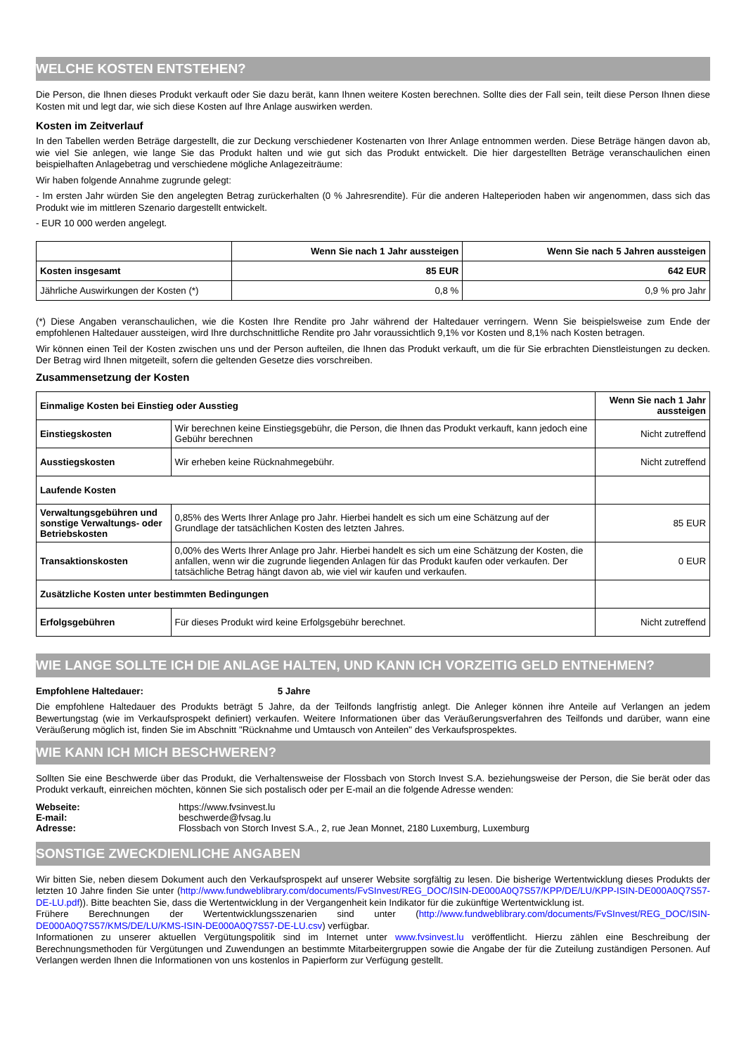WELCHE KOSTEN ENTSTEHEN?
Die Person, die Ihnen dieses Produkt verkauft oder Sie dazu berät, kann Ihnen weitere Kosten berechnen. Sollte dies der Fall sein, teilt diese Person Ihnen diese Kosten mit und legt dar, wie sich diese Kosten auf Ihre Anlage auswirken werden.
Kosten im Zeitverlauf
In den Tabellen werden Beträge dargestellt, die zur Deckung verschiedener Kostenarten von Ihrer Anlage entnommen werden. Diese Beträge hängen davon ab, wie viel Sie anlegen, wie lange Sie das Produkt halten und wie gut sich das Produkt entwickelt. Die hier dargestellten Beträge veranschaulichen einen beispielhaften Anlagebetrag und verschiedene mögliche Anlagezeiträume:
Wir haben folgende Annahme zugrunde gelegt:
- Im ersten Jahr würden Sie den angelegten Betrag zurückerhalten (0 % Jahresrendite). Für die anderen Halteperioden haben wir angenommen, dass sich das Produkt wie im mittleren Szenario dargestellt entwickelt.
- EUR 10 000 werden angelegt.
| | Wenn Sie nach 1 Jahr aussteigen | Wenn Sie nach 5 Jahren aussteigen |
| --- | --- | --- |
| Kosten insgesamt | 85 EUR | 642 EUR |
| Jährliche Auswirkungen der Kosten (*) | 0,8 % | 0,9 % pro Jahr |
(*) Diese Angaben veranschaulichen, wie die Kosten Ihre Rendite pro Jahr während der Haltedauer verringern. Wenn Sie beispielsweise zum Ende der empfohlenen Haltedauer aussteigen, wird Ihre durchschnittliche Rendite pro Jahr voraussichtlich 9,1% vor Kosten und 8,1% nach Kosten betragen.
Wir können einen Teil der Kosten zwischen uns und der Person aufteilen, die Ihnen das Produkt verkauft, um die für Sie erbrachten Dienstleistungen zu decken. Der Betrag wird Ihnen mitgeteilt, sofern die geltenden Gesetze dies vorschreiben.
Zusammensetzung der Kosten
| Einmalige Kosten bei Einstieg oder Ausstieg | | Wenn Sie nach 1 Jahr aussteigen |
| --- | --- | --- |
| Einstiegskosten | Wir berechnen keine Einstiegsgebühr, die Person, die Ihnen das Produkt verkauft, kann jedoch eine Gebühr berechnen | Nicht zutreffend |
| Ausstiegskosten | Wir erheben keine Rücknahmegebühr. | Nicht zutreffend |
| Laufende Kosten | | |
| Verwaltungsgebühren und sonstige Verwaltungs- oder Betriebskosten | 0,85% des Werts Ihrer Anlage pro Jahr. Hierbei handelt es sich um eine Schätzung auf der Grundlage der tatsächlichen Kosten des letzten Jahres. | 85 EUR |
| Transaktionskosten | 0,00% des Werts Ihrer Anlage pro Jahr. Hierbei handelt es sich um eine Schätzung der Kosten, die anfallen, wenn wir die zugrunde liegenden Anlagen für das Produkt kaufen oder verkaufen. Der tatsächliche Betrag hängt davon ab, wie viel wir kaufen und verkaufen. | 0 EUR |
| Zusätzliche Kosten unter bestimmten Bedingungen | | |
| Erfolgsgebühren | Für dieses Produkt wird keine Erfolgsgebühr berechnet. | Nicht zutreffend |
WIE LANGE SOLLTE ICH DIE ANLAGE HALTEN, UND KANN ICH VORZEITIG GELD ENTNEHMEN?
Empfohlene Haltedauer: 5 Jahre
Die empfohlene Haltedauer des Produkts beträgt 5 Jahre, da der Teilfonds langfristig anlegt. Die Anleger können ihre Anteile auf Verlangen an jedem Bewertungstag (wie im Verkaufsprospekt definiert) verkaufen. Weitere Informationen über das Veräußerungsverfahren des Teilfonds und darüber, wann eine Veräußerung möglich ist, finden Sie im Abschnitt "Rücknahme und Umtausch von Anteilen" des Verkaufsprospektes.
WIE KANN ICH MICH BESCHWEREN?
Sollten Sie eine Beschwerde über das Produkt, die Verhaltensweise der Flossbach von Storch Invest S.A. beziehungsweise der Person, die Sie berät oder das Produkt verkauft, einreichen möchten, können Sie sich postalisch oder per E-mail an die folgende Adresse wenden:
| Webseite: | https://www.fvsinvest.lu |
| E-mail: | beschwerde@fvsag.lu |
| Adresse: | Flossbach von Storch Invest S.A., 2, rue Jean Monnet, 2180 Luxemburg, Luxemburg |
SONSTIGE ZWECKDIENLICHE ANGABEN
Wir bitten Sie, neben diesem Dokument auch den Verkaufsprospekt auf unserer Website sorgfältig zu lesen. Die bisherige Wertentwicklung dieses Produkts der letzten 10 Jahre finden Sie unter (http://www.fundweblibrary.com/documents/FvSInvest/REG_DOC/ISIN-DE000A0Q7S57/KPP/DE/LU/KPP-ISIN-DE000A0Q7S57-DE-LU.pdf)). Bitte beachten Sie, dass die Wertentwicklung in der Vergangenheit kein Indikator für die zukünftige Wertentwicklung ist.
Frühere Berechnungen der Wertentwicklungsszenarien sind unter (http://www.fundweblibrary.com/documents/FvSInvest/REG_DOC/ISIN-DE000A0Q7S57/KMS/DE/LU/KMS-ISIN-DE000A0Q7S57-DE-LU.csv) verfügbar.
Informationen zu unserer aktuellen Vergütungspolitik sind im Internet unter www.fvsinvest.lu veröffentlicht. Hierzu zählen eine Beschreibung der Berechnungsmethoden für Vergütungen und Zuwendungen an bestimmte Mitarbeitergruppen sowie die Angabe der für die Zuteilung zuständigen Personen. Auf Verlangen werden Ihnen die Informationen von uns kostenlos in Papierform zur Verfügung gestellt.